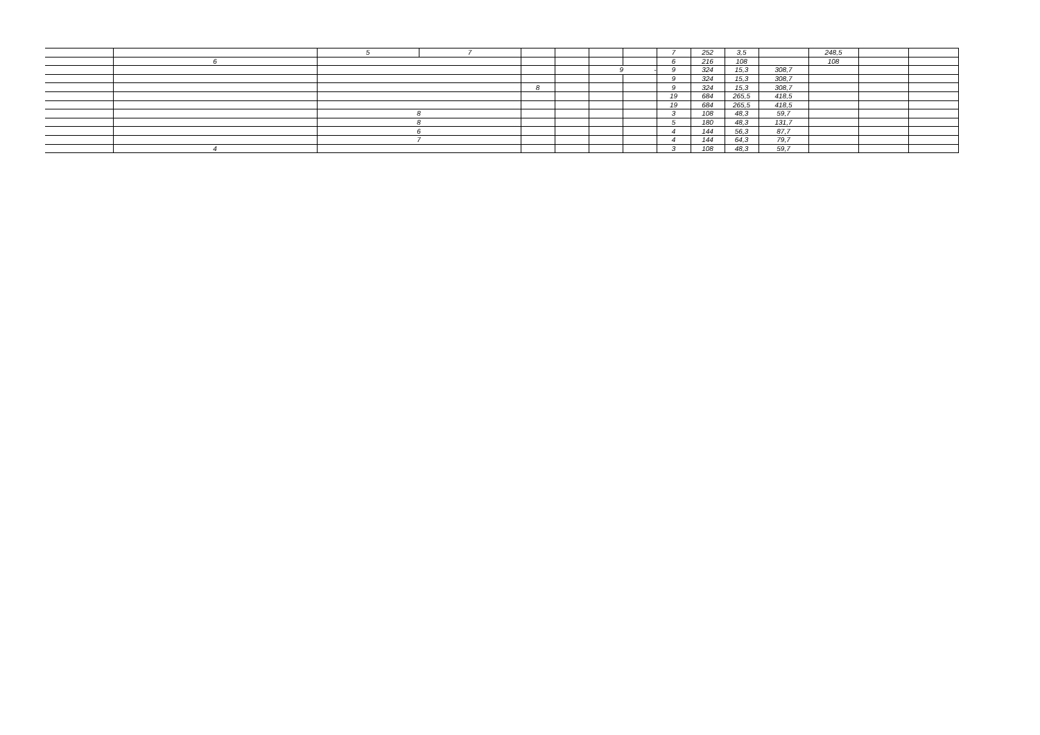| | | 5 | 7 | | | | | 7 | 252 | 3,5 | | 248,5 | | |
| | 6 | | | | | | | 6 | 216 | 108 | | 108 | | |
| | | | | | | 9 - | | 9 | 324 | 15,3 | 308,7 | | | |
| | | | | | | | | 9 | 324 | 15,3 | 308,7 | | | |
| | | | | 8 | | | | 9 | 324 | 15,3 | 308,7 | | | |
| | | | | | | | | 19 | 684 | 265,5 | 418,5 | | | |
| | | | | | | | | 19 | 684 | 265,5 | 418,5 | | | |
| | | 8 | | | | | | 3 | 108 | 48,3 | 59,7 | | | |
| | | 8 | | | | | | 5 | 180 | 48,3 | 131,7 | | | |
| | | 6 | | | | | | 4 | 144 | 56,3 | 87,7 | | | |
| | | 7 | | | | | | 4 | 144 | 64,3 | 79,7 | | | |
| | 4 | | | | | | | 3 | 108 | 48,3 | 59,7 | | | |